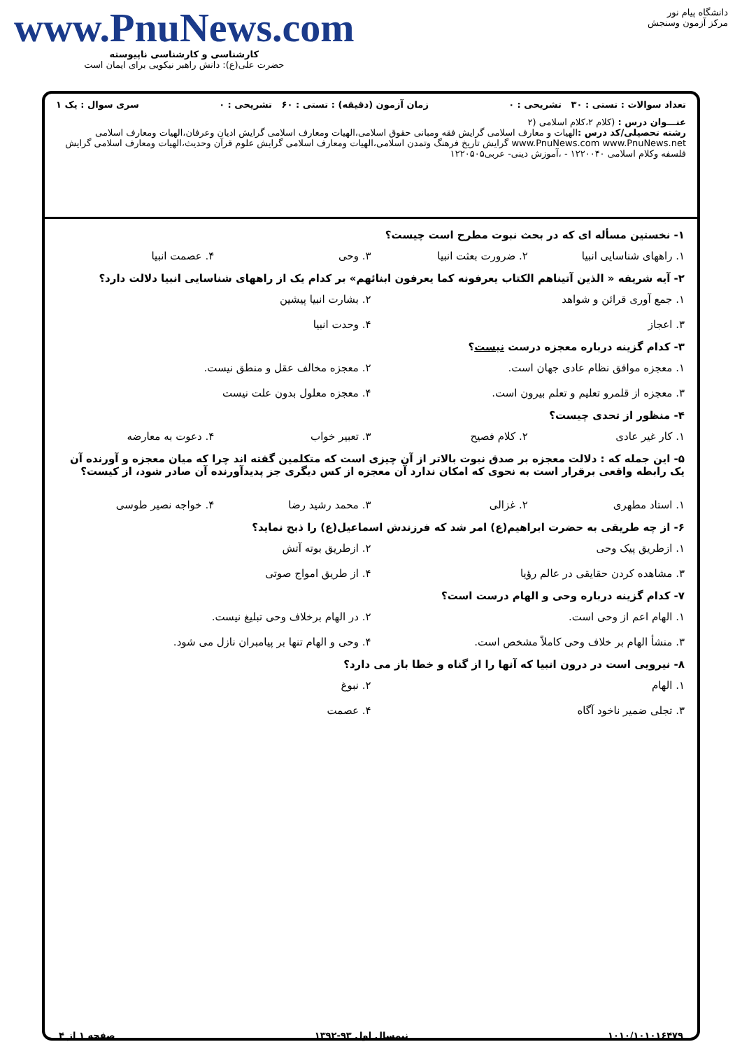دانشگاه پیام نور
مرکز آزمون وسنجش
www.PnuNews.com
کارشناسی و کارشناسی ناپیوسته
حضرت علی(ع): دانش راهبر نیکویی برای ایمان است
تعداد سوالات : تستی : ۳۰ تشریحی : ۰ زمان آزمون (دقیقه) : تستی : ۶۰ تشریحی : ۰ سری سوال : یک ۱
عنـــوان درس : (کلام ۲،کلام اسلامی (۲
رشته تحصیلی/کد درس : الهیات و معارف اسلامی گرایش فقه ومبانی حقوق اسلامی،الهیات ومعارف اسلامی گرایش ادیان وعرفان،الهیات ومعارف اسلامی www.PnuNews.com www.PnuNews.net گرایش تاریخ فرهنگ وتمدن اسلامی،الهیات ومعارف اسلامی گرایش علوم قرآن وحدیث،الهیات ومعارف اسلامی گرایش فلسفه وکلام اسلامی ۱۲۲۰۰۴۰ - ،آموزش دینی- عربی۱۲۲۰۵۰۵
۱- نخستین مسأله ای که در بحث نبوت مطرح است چیست؟
۱. راههای شناسایی انبیا ۲. ضرورت بعثت انبیا ۳. وحی ۴. عصمت انبیا
۲- آیه شریفه « الذین آتیناهم الکتاب یعرفونه کما یعرفون ابنائهم» بر کدام یک از راههای شناسایی انبیا دلالت دارد؟
۱. جمع آوری قرائن و شواهد ۲. بشارت انبیا پیشین ۳. اعجاز ۴. وحدت انبیا
۳- کدام گزینه درباره معجزه درست نیست؟
۱. معجزه موافق نظام عادی جهان است. ۲. معجزه مخالف عقل و منطق نیست. ۳. معجزه از قلمرو تعلیم و تعلم بیرون است. ۴. معجزه معلول بدون علت نیست
۴- منظور از تحدی چیست؟
۱. کار غیر عادی ۲. کلام فصیح ۳. تعبیر خواب ۴. دعوت به معارضه
۵- این جمله که : دلالت معجزه بر صدق نبوت بالاتر از آن چیزی است که متکلمین گفته اند چرا که میان معجزه و آورنده آن یک رابطه واقعی برقرار است به نحوی که امکان ندارد آن معجزه از کس دیگری جز پدیدآورنده آن صادر شود، از کیست؟
۱. استاد مطهری ۲. غزالی ۳. محمد رشید رضا ۴. خواجه نصیر طوسی
۶- از چه طریقی به حضرت ابراهیم(ع) امر شد که فرزندش اسماعیل(ع) را ذبح نماید؟
۱. ازطریق پیک وحی ۲. ازطریق بوته آتش ۳. مشاهده کردن حقایقی در عالم رؤیا ۴. از طریق امواج صوتی
۷- کدام گزینه درباره وحی و الهام درست است؟
۱. الهام اعم از وحی است. ۲. در الهام برخلاف وحی تبلیغ نیست. ۳. منشأ الهام بر خلاف وحی کاملاً مشخص است. ۴. وحی و الهام تنها بر پیامبران نازل می شود.
۸- نیرویی است در درون انبیا که آنها را از گناه و خطا باز می دارد؟
۱. الهام ۲. نبوغ ۳. تجلی ضمیر ناخود آگاه ۴. عصمت
۱۰۱۰/۱۰۱۰۱۶۴۷۹ نیمسال اول ۹۳-۱۳۹۲ صفحه ۱ از ۴